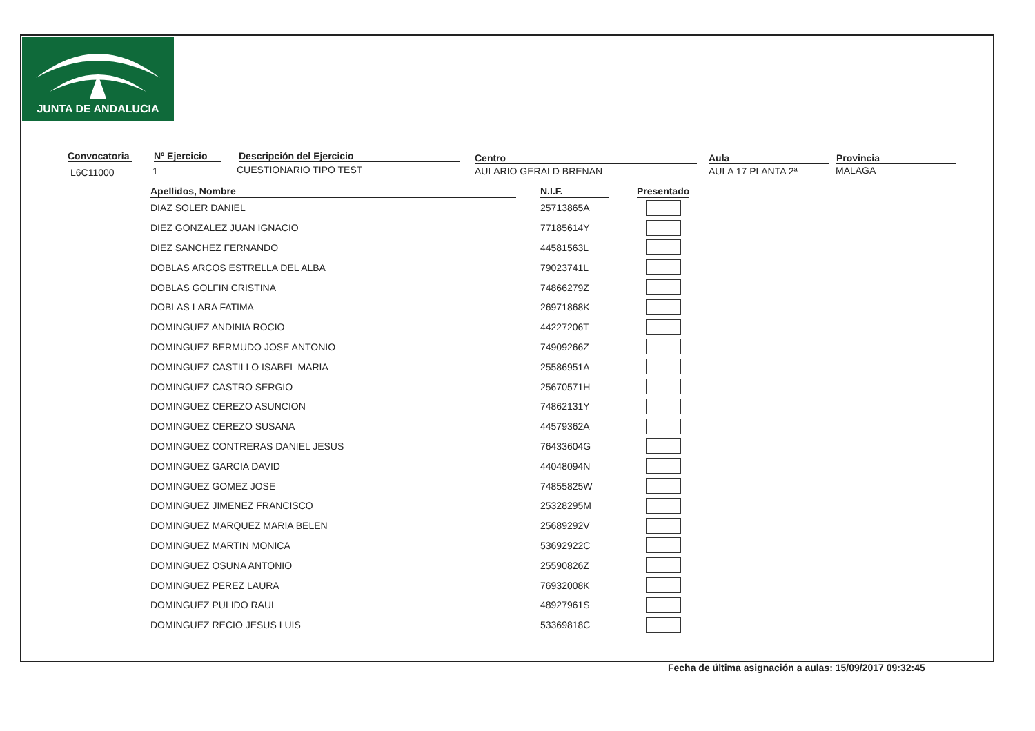JUNTA DE ANDALUCIA
Convocatoria
L6C11000
Nº Ejercicio
1
Descripción del Ejercicio
CUESTIONARIO TIPO TEST
Centro
AULARIO GERALD BRENAN
Aula
AULA 17 PLANTA 2ª
Provincia
MALAGA
| Apellidos, Nombre | | N.I.F. | | Presentado |
| --- | --- | --- | --- | --- |
| DIAZ SOLER DANIEL | | 25713865A | | |
| DIEZ GONZALEZ JUAN IGNACIO | | 77185614Y | | |
| DIEZ SANCHEZ FERNANDO | | 44581563L | | |
| DOBLAS ARCOS ESTRELLA DEL ALBA | | 79023741L | | |
| DOBLAS GOLFIN CRISTINA | | 74866279Z | | |
| DOBLAS LARA FATIMA | | 26971868K | | |
| DOMINGUEZ ANDINIA ROCIO | | 44227206T | | |
| DOMINGUEZ BERMUDO JOSE ANTONIO | | 74909266Z | | |
| DOMINGUEZ CASTILLO ISABEL MARIA | | 25586951A | | |
| DOMINGUEZ CASTRO SERGIO | | 25670571H | | |
| DOMINGUEZ CEREZO ASUNCION | | 74862131Y | | |
| DOMINGUEZ CEREZO SUSANA | | 44579362A | | |
| DOMINGUEZ CONTRERAS DANIEL JESUS | | 76433604G | | |
| DOMINGUEZ GARCIA DAVID | | 44048094N | | |
| DOMINGUEZ GOMEZ JOSE | | 74855825W | | |
| DOMINGUEZ JIMENEZ FRANCISCO | | 25328295M | | |
| DOMINGUEZ MARQUEZ MARIA BELEN | | 25689292V | | |
| DOMINGUEZ MARTIN MONICA | | 53692922C | | |
| DOMINGUEZ OSUNA ANTONIO | | 25590826Z | | |
| DOMINGUEZ PEREZ LAURA | | 76932008K | | |
| DOMINGUEZ PULIDO RAUL | | 48927961S | | |
| DOMINGUEZ RECIO JESUS LUIS | | 53369818C | | |
Fecha de última asignación a aulas: 15/09/2017 09:32:45